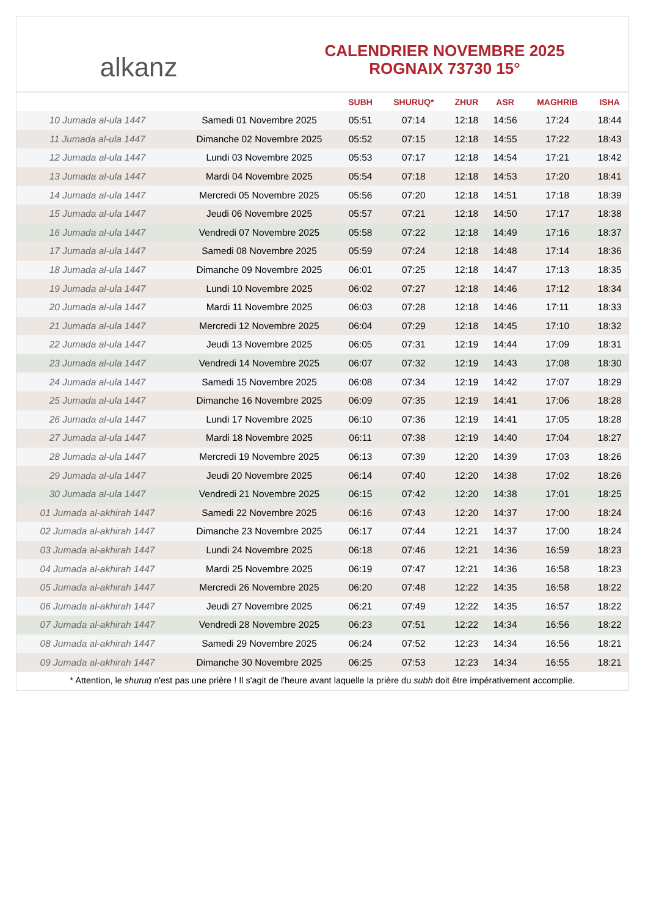alkanz
CALENDRIER NOVEMBRE 2025
ROGNAIX 73730 15°
| | | SUBH | SHURUQ* | ZHUR | ASR | MAGHRIB | ISHA |
| --- | --- | --- | --- | --- | --- | --- | --- |
| 10 Jumada al-ula 1447 | Samedi 01 Novembre 2025 | 05:51 | 07:14 | 12:18 | 14:56 | 17:24 | 18:44 |
| 11 Jumada al-ula 1447 | Dimanche 02 Novembre 2025 | 05:52 | 07:15 | 12:18 | 14:55 | 17:22 | 18:43 |
| 12 Jumada al-ula 1447 | Lundi 03 Novembre 2025 | 05:53 | 07:17 | 12:18 | 14:54 | 17:21 | 18:42 |
| 13 Jumada al-ula 1447 | Mardi 04 Novembre 2025 | 05:54 | 07:18 | 12:18 | 14:53 | 17:20 | 18:41 |
| 14 Jumada al-ula 1447 | Mercredi 05 Novembre 2025 | 05:56 | 07:20 | 12:18 | 14:51 | 17:18 | 18:39 |
| 15 Jumada al-ula 1447 | Jeudi 06 Novembre 2025 | 05:57 | 07:21 | 12:18 | 14:50 | 17:17 | 18:38 |
| 16 Jumada al-ula 1447 | Vendredi 07 Novembre 2025 | 05:58 | 07:22 | 12:18 | 14:49 | 17:16 | 18:37 |
| 17 Jumada al-ula 1447 | Samedi 08 Novembre 2025 | 05:59 | 07:24 | 12:18 | 14:48 | 17:14 | 18:36 |
| 18 Jumada al-ula 1447 | Dimanche 09 Novembre 2025 | 06:01 | 07:25 | 12:18 | 14:47 | 17:13 | 18:35 |
| 19 Jumada al-ula 1447 | Lundi 10 Novembre 2025 | 06:02 | 07:27 | 12:18 | 14:46 | 17:12 | 18:34 |
| 20 Jumada al-ula 1447 | Mardi 11 Novembre 2025 | 06:03 | 07:28 | 12:18 | 14:46 | 17:11 | 18:33 |
| 21 Jumada al-ula 1447 | Mercredi 12 Novembre 2025 | 06:04 | 07:29 | 12:18 | 14:45 | 17:10 | 18:32 |
| 22 Jumada al-ula 1447 | Jeudi 13 Novembre 2025 | 06:05 | 07:31 | 12:19 | 14:44 | 17:09 | 18:31 |
| 23 Jumada al-ula 1447 | Vendredi 14 Novembre 2025 | 06:07 | 07:32 | 12:19 | 14:43 | 17:08 | 18:30 |
| 24 Jumada al-ula 1447 | Samedi 15 Novembre 2025 | 06:08 | 07:34 | 12:19 | 14:42 | 17:07 | 18:29 |
| 25 Jumada al-ula 1447 | Dimanche 16 Novembre 2025 | 06:09 | 07:35 | 12:19 | 14:41 | 17:06 | 18:28 |
| 26 Jumada al-ula 1447 | Lundi 17 Novembre 2025 | 06:10 | 07:36 | 12:19 | 14:41 | 17:05 | 18:28 |
| 27 Jumada al-ula 1447 | Mardi 18 Novembre 2025 | 06:11 | 07:38 | 12:19 | 14:40 | 17:04 | 18:27 |
| 28 Jumada al-ula 1447 | Mercredi 19 Novembre 2025 | 06:13 | 07:39 | 12:20 | 14:39 | 17:03 | 18:26 |
| 29 Jumada al-ula 1447 | Jeudi 20 Novembre 2025 | 06:14 | 07:40 | 12:20 | 14:38 | 17:02 | 18:26 |
| 30 Jumada al-ula 1447 | Vendredi 21 Novembre 2025 | 06:15 | 07:42 | 12:20 | 14:38 | 17:01 | 18:25 |
| 01 Jumada al-akhirah 1447 | Samedi 22 Novembre 2025 | 06:16 | 07:43 | 12:20 | 14:37 | 17:00 | 18:24 |
| 02 Jumada al-akhirah 1447 | Dimanche 23 Novembre 2025 | 06:17 | 07:44 | 12:21 | 14:37 | 17:00 | 18:24 |
| 03 Jumada al-akhirah 1447 | Lundi 24 Novembre 2025 | 06:18 | 07:46 | 12:21 | 14:36 | 16:59 | 18:23 |
| 04 Jumada al-akhirah 1447 | Mardi 25 Novembre 2025 | 06:19 | 07:47 | 12:21 | 14:36 | 16:58 | 18:23 |
| 05 Jumada al-akhirah 1447 | Mercredi 26 Novembre 2025 | 06:20 | 07:48 | 12:22 | 14:35 | 16:58 | 18:22 |
| 06 Jumada al-akhirah 1447 | Jeudi 27 Novembre 2025 | 06:21 | 07:49 | 12:22 | 14:35 | 16:57 | 18:22 |
| 07 Jumada al-akhirah 1447 | Vendredi 28 Novembre 2025 | 06:23 | 07:51 | 12:22 | 14:34 | 16:56 | 18:22 |
| 08 Jumada al-akhirah 1447 | Samedi 29 Novembre 2025 | 06:24 | 07:52 | 12:23 | 14:34 | 16:56 | 18:21 |
| 09 Jumada al-akhirah 1447 | Dimanche 30 Novembre 2025 | 06:25 | 07:53 | 12:23 | 14:34 | 16:55 | 18:21 |
* Attention, le shuruq n'est pas une prière ! Il s'agit de l'heure avant laquelle la prière du subh doit être impérativement accomplie.